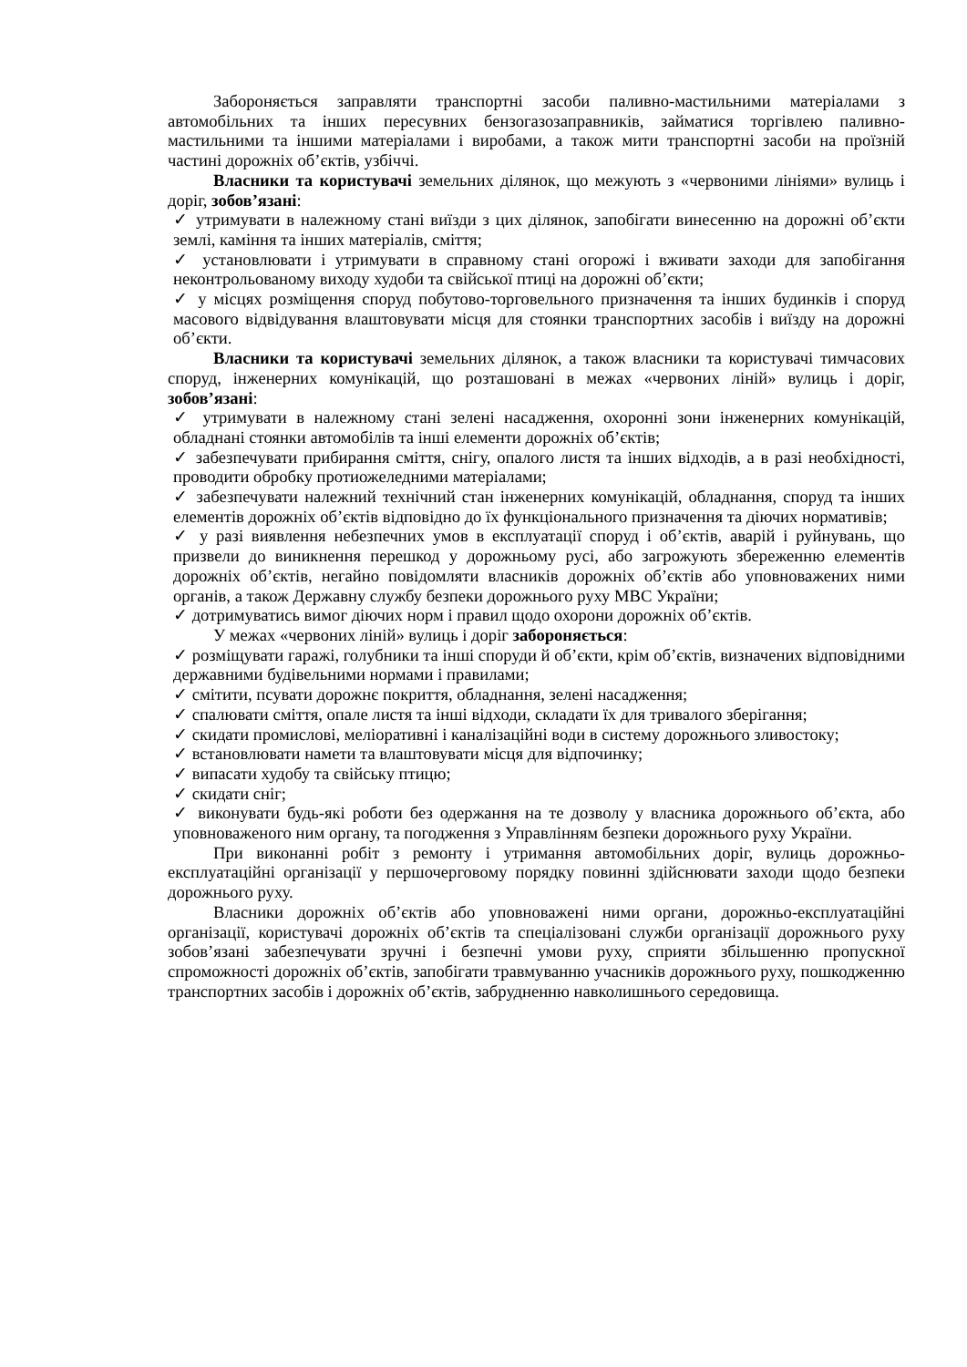Забороняється заправляти транспортні засоби паливно-мастильними матеріалами з автомобільних та інших пересувних бензогазозаправників, займатися торгівлею паливно-мастильними та іншими матеріалами і виробами, а також мити транспортні засоби на проїзній частині дорожніх об’єктів, узбіччі.
Власники та користувачі земельних ділянок, що межують з «червоними лініями» вулиць і доріг, зобов’язані:
✓ утримувати в належному стані виїзди з цих ділянок, запобігати винесенню на дорожні об’єкти землі, каміння та інших матеріалів, сміття;
✓ установлювати і утримувати в справному стані огорожі і вживати заходи для запобігання неконтрольованому виходу худоби та свійської птиці на дорожні об’єкти;
✓ у місцях розміщення споруд побутово-торговельного призначення та інших будинків і споруд масового відвідування влаштовувати місця для стоянки транспортних засобів і виїзду на дорожні об’єкти.
Власники та користувачі земельних ділянок, а також власники та користувачі тимчасових споруд, інженерних комунікацій, що розташовані в межах «червоних ліній» вулиць і доріг, зобов’язані:
✓ утримувати в належному стані зелені насадження, охоронні зони інженерних комунікацій, обладнані стоянки автомобілів та інші елементи дорожніх об’єктів;
✓ забезпечувати прибирання сміття, снігу, опалого листя та інших відходів, а в разі необхідності, проводити обробку протиожеледними матеріалами;
✓ забезпечувати належний технічний стан інженерних комунікацій, обладнання, споруд та інших елементів дорожніх об’єктів відповідно до їх функціонального призначення та діючих нормативів;
✓ у разі виявлення небезпечних умов в експлуатації споруд і об’єктів, аварій і руйнувань, що призвели до виникнення перешкод у дорожньому русі, або загрожують збереженню елементів дорожніх об’єктів, негайно повідомляти власників дорожніх об’єктів або уповноважених ними органів, а також Державну службу безпеки дорожнього руху МВС України;
✓ дотримуватись вимог діючих норм і правил щодо охорони дорожніх об’єктів.
У межах «червоних ліній» вулиць і доріг забороняється:
✓ розміщувати гаражі, голубники та інші споруди й об’єкти, крім об’єктів, визначених відповідними державними будівельними нормами і правилами;
✓ смітити, псувати дорожнє покриття, обладнання, зелені насадження;
✓ спалювати сміття, опале листя та інші відходи, складати їх для тривалого зберігання;
✓ скидати промислові, меліоративні і каналізаційні води в систему дорожнього зливостоку;
✓ встановлювати намети та влаштовувати місця для відпочинку;
✓ випасати худобу та свійську птицю;
✓ скидати сніг;
✓ виконувати будь-які роботи без одержання на те дозволу у власника дорожнього об’єкта, або уповноваженого ним органу, та погодження з Управлінням безпеки дорожнього руху України.
При виконанні робіт з ремонту і утримання автомобільних доріг, вулиць дорожньо-експлуатаційні організації у першочерговому порядку повинні здійснювати заходи щодо безпеки дорожнього руху.
Власники дорожніх об’єктів або уповноважені ними органи, дорожньо-експлуатаційні організації, користувачі дорожніх об’єктів та спеціалізовані служби організації дорожнього руху зобов’язані забезпечувати зручні і безпечні умови руху, сприяти збільшенню пропускної спроможності дорожніх об’єктів, запобігати травмуванню учасників дорожнього руху, пошкодженню транспортних засобів і дорожніх об’єктів, забрудненню навколишнього середовища.